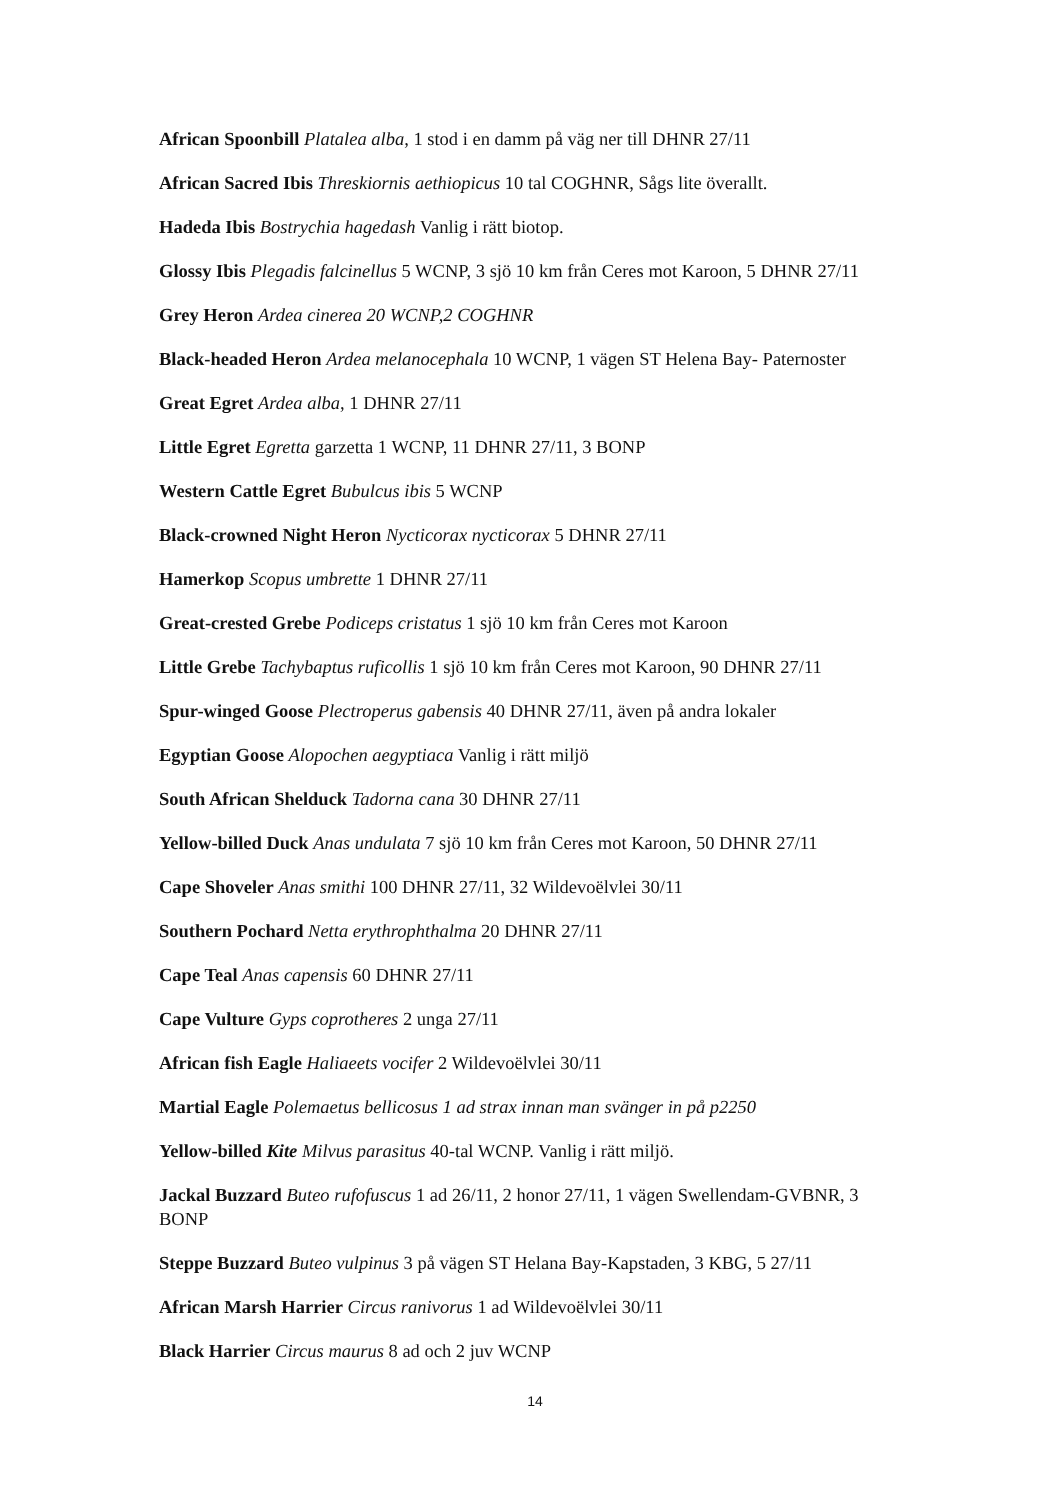African Spoonbill Platalea alba, 1 stod i en damm på väg ner till DHNR 27/11
African Sacred Ibis Threskiornis aethiopicus 10 tal COGHNR, Sågs lite överallt.
Hadeda Ibis Bostrychia hagedash Vanlig i rätt biotop.
Glossy Ibis Plegadis falcinellus 5 WCNP, 3 sjö 10 km från Ceres mot Karoon, 5 DHNR 27/11
Grey Heron Ardea cinerea 20 WCNP,2 COGHNR
Black-headed Heron Ardea melanocephala 10 WCNP, 1 vägen ST Helena Bay- Paternoster
Great Egret Ardea alba, 1 DHNR 27/11
Little Egret Egretta garzetta 1 WCNP, 11 DHNR 27/11, 3 BONP
Western Cattle Egret Bubulcus ibis 5 WCNP
Black-crowned Night Heron Nycticorax nycticorax 5 DHNR 27/11
Hamerkop Scopus umbrette 1 DHNR 27/11
Great-crested Grebe Podiceps cristatus 1 sjö 10 km från Ceres mot Karoon
Little Grebe Tachybaptus ruficollis 1 sjö 10 km från Ceres mot Karoon, 90 DHNR 27/11
Spur-winged Goose Plectroperus gabensis 40 DHNR 27/11, även på andra lokaler
Egyptian Goose Alopochen aegyptiaca Vanlig i rätt miljö
South African Shelduck Tadorna cana 30 DHNR 27/11
Yellow-billed Duck Anas undulata 7 sjö 10 km från Ceres mot Karoon, 50 DHNR 27/11
Cape Shoveler Anas smithi 100 DHNR 27/11, 32 Wildevoëlvlei 30/11
Southern Pochard Netta erythrophthalma 20 DHNR 27/11
Cape Teal Anas capensis 60 DHNR 27/11
Cape Vulture Gyps coprotheres 2 unga 27/11
African fish Eagle Haliaeets vocifer 2 Wildevoëlvlei 30/11
Martial Eagle Polemaetus bellicosus 1 ad strax innan man svänger in på p2250
Yellow-billed Kite Milvus parasitus 40-tal WCNP. Vanlig i rätt miljö.
Jackal Buzzard Buteo rufofuscus 1 ad 26/11, 2 honor 27/11, 1 vägen Swellendam-GVBNR, 3 BONP
Steppe Buzzard Buteo vulpinus 3 på vägen ST Helana Bay-Kapstaden, 3 KBG, 5 27/11
African Marsh Harrier Circus ranivorus 1 ad Wildevoëlvlei 30/11
Black Harrier Circus maurus 8 ad och 2 juv WCNP
14